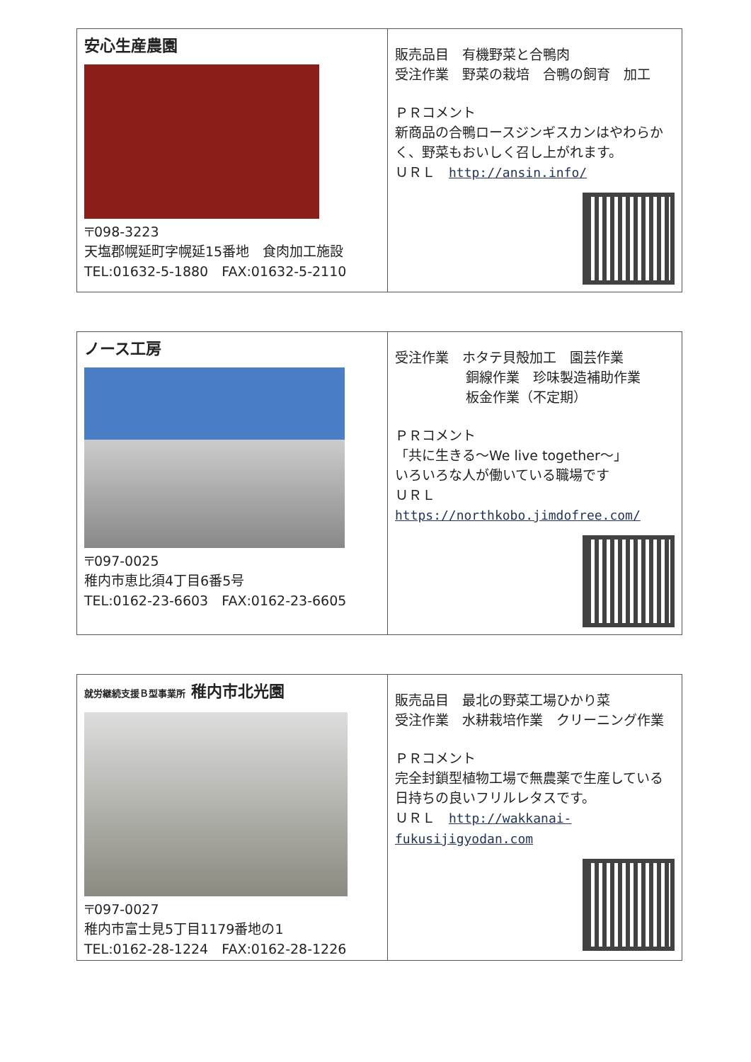| 安心生産農園 〒098-3223 天塩郡幌延町字幌延15番地 食肉加工施設 TEL:01632-5-1880 FAX:01632-5-2110 | 販売品目 有機野菜と合鴨肉 受注作業 野菜の栽培 合鴨の飼育 加工 ＰＲコメント 新商品の合鴨ロースジンギスカンはやわらかく、野菜もおいしく召し上がれます。 ＵＲＬ http://ansin.info/ |
| ノース工房 〒097-0025 稚内市恵比須4丁目6番5号 TEL:0162-23-6603 FAX:0162-23-6605 | 受注作業 ホタテ貝殻加工 園芸作業 銅線作業 珍味製造補助作業 板金作業（不定期） ＰＲコメント 「共に生きる～We live together～」 いろいろな人が働いている職場です ＵＲＬ https://northkobo.jimdofree.com/ |
| 就労継続支援Ｂ型事業所 稚内市北光園 〒097-0027 稚内市富士見5丁目1179番地の1 TEL:0162-28-1224 FAX:0162-28-1226 | 販売品目 最北の野菜工場ひかり菜 受注作業 水耕栽培作業 クリーニング作業 ＰＲコメント 完全封鎖型植物工場で無農薬で生産している日持ちの良いフリルレタスです。 ＵＲＬ http://wakkanai-fukusijigyodan.com |